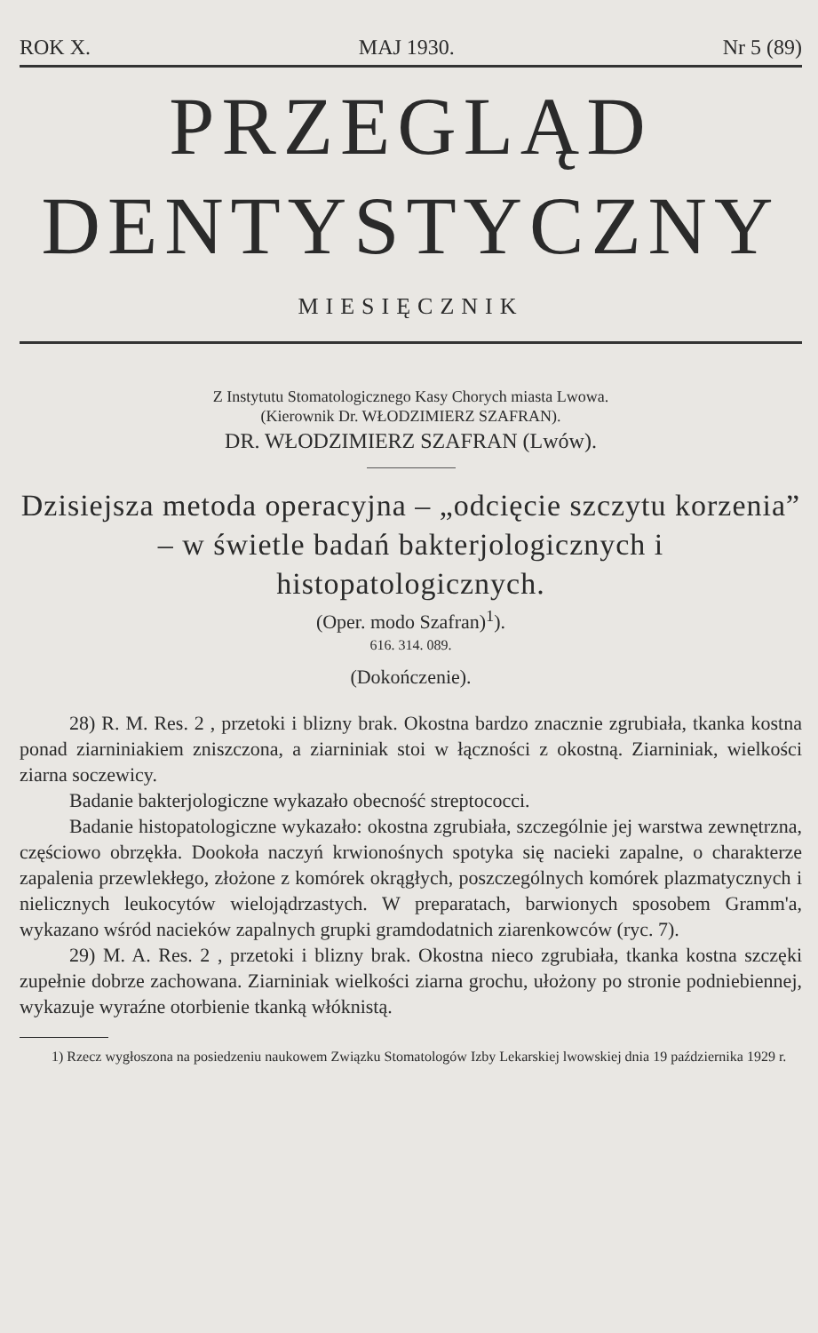ROK X. MAJ 1930. Nr 5 (89)
PRZEGLĄD
DENTYSTYCZNY
MIESIĘCZNIK
Z Instytutu Stomatologicznego Kasy Chorych miasta Lwowa.
(Kierownik Dr. WŁODZIMIERZ SZAFRAN).
DR. WŁODZIMIERZ SZAFRAN (Lwów).
Dzisiejsza metoda operacyjna – „odcięcie szczytu korzenia” – w świetle badań bakterjologicznych i histopatologicznych.
(Oper. modo Szafran)<sup>1</sup>).
616. 314. 089.
(Dokończenie).
28) R. M. Res. 2 , przetoki i blizny brak. Okostna bardzo znacznie zgrubiała, tkanka kostna ponad ziarniniakiem zniszczona, a ziarniniak stoi w łączności z okostną. Ziarniniak, wielkości ziarna soczewicy.
Badanie bakterjologiczne wykazało obecność streptococci.
Badanie histopatologiczne wykazało: okostna zgrubiała, szczególnie jej warstwa zewnętrzna, częściowo obrzękła. Dookoła naczyń krwionośnych spotyka się nacieki zapalne, o charakterze zapalenia przewlekłego, złożone z komórek okrągłych, poszczególnych komórek plazmatycznych i nielicznych leukocytów wielojądrzastych. W preparatach, barwionych sposobem Gramm'a, wykazano wśród nacieków zapalnych grupki gramdodatnich ziarenkowców (ryc. 7).
29) M. A. Res. 2 , przetoki i blizny brak. Okostna nieco zgrubiała, tkanka kostna szczęki zupełnie dobrze zachowana. Ziarniniak wielkości ziarna grochu, ułożony po stronie podniebiennej, wykazuje wyraźne otorbienie tkanką włóknistą.
1) Rzecz wygłoszona na posiedzeniu naukowem Związku Stomatologów Izby Lekarskiej lwowskiej dnia 19 października 1929 r.